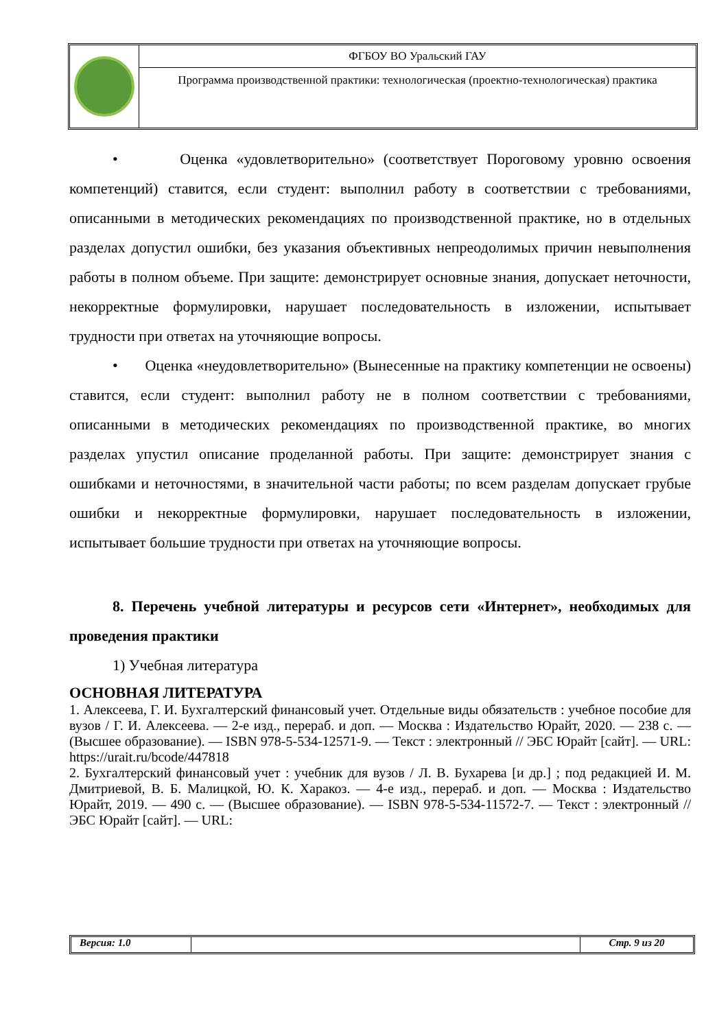ФГБОУ ВО Уральский ГАУ
Программа производственной практики: технологическая (проектно-технологическая) практика
• Оценка «удовлетворительно» (соответствует Пороговому уровню освоения компетенций) ставится, если студент: выполнил работу в соответствии с требованиями, описанными в методических рекомендациях по производственной практике, но в отдельных разделах допустил ошибки, без указания объективных непреодолимых причин невыполнения работы в полном объеме. При защите: демонстрирует основные знания, допускает неточности, некорректные формулировки, нарушает последовательность в изложении, испытывает трудности при ответах на уточняющие вопросы.
• Оценка «неудовлетворительно» (Вынесенные на практику компетенции не освоены) ставится, если студент: выполнил работу не в полном соответствии с требованиями, описанными в методических рекомендациях по производственной практике, во многих разделах упустил описание проделанной работы. При защите: демонстрирует знания с ошибками и неточностями, в значительной части работы; по всем разделам допускает грубые ошибки и некорректные формулировки, нарушает последовательность в изложении, испытывает большие трудности при ответах на уточняющие вопросы.
8. Перечень учебной литературы и ресурсов сети «Интернет», необходимых для проведения практики
1) Учебная литература
ОСНОВНАЯ ЛИТЕРАТУРА
1. Алексеева, Г. И. Бухгалтерский финансовый учет. Отдельные виды обязательств : учебное пособие для вузов / Г. И. Алексеева. — 2-е изд., перераб. и доп. — Москва : Издательство Юрайт, 2020. — 238 с. — (Высшее образование). — ISBN 978-5-534-12571-9. — Текст : электронный // ЭБС Юрайт [сайт]. — URL: https://urait.ru/bcode/447818
2. Бухгалтерский финансовый учет : учебник для вузов / Л. В. Бухарева [и др.] ; под редакцией И. М. Дмитриевой, В. Б. Малицкой, Ю. К. Харакоз. — 4-е изд., перераб. и доп. — Москва : Издательство Юрайт, 2019. — 490 с. — (Высшее образование). — ISBN 978-5-534-11572-7. — Текст : электронный // ЭБС Юрайт [сайт]. — URL:
Версия: 1.0 Стр. 9 из 20